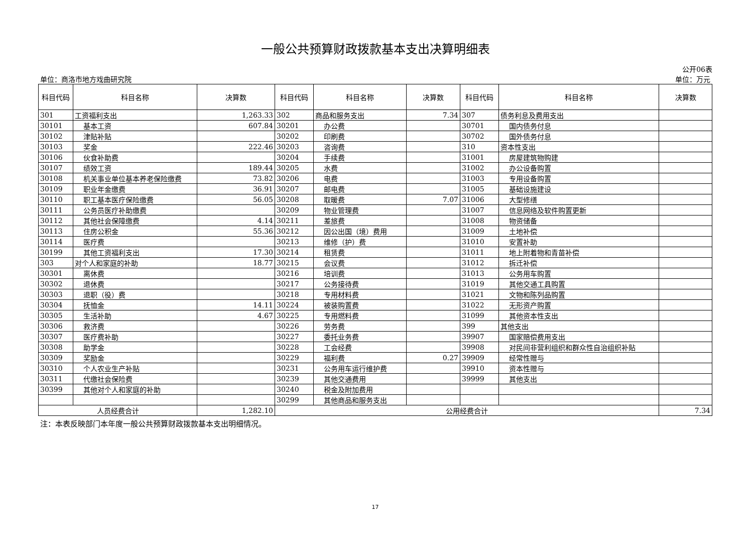一般公共预算财政拨款基本支出决算明细表
公开06表
单位：商洛市地方戏曲研究院 单位：万元
| 科目代码 | 科目名称 | 决算数 | 科目代码 | 科目名称 | 决算数 | 科目代码 | 科目名称 | 决算数 |
| --- | --- | --- | --- | --- | --- | --- | --- | --- |
| 301 | 工资福利支出 | 1,263.33 | 302 | 商品和服务支出 | 7.34 | 307 | 债务利息及费用支出 | |
| 30101 | 基本工资 | 607.84 | 30201 | 办公费 | | 30701 | 国内债务付息 | |
| 30102 | 津贴补贴 | | 30202 | 印刷费 | | 30702 | 国外债务付息 | |
| 30103 | 奖金 | 222.46 | 30203 | 咨询费 | | 310 | 资本性支出 | |
| 30106 | 伙食补助费 | | 30204 | 手续费 | | 31001 | 房屋建筑物购建 | |
| 30107 | 绩效工资 | 189.44 | 30205 | 水费 | | 31002 | 办公设备购置 | |
| 30108 | 机关事业单位基本养老保险缴费 | 73.82 | 30206 | 电费 | | 31003 | 专用设备购置 | |
| 30109 | 职业年金缴费 | 36.91 | 30207 | 邮电费 | | 31005 | 基础设施建设 | |
| 30110 | 职工基本医疗保险缴费 | 56.05 | 30208 | 取暖费 | 7.07 | 31006 | 大型修缮 | |
| 30111 | 公务员医疗补助缴费 | | 30209 | 物业管理费 | | 31007 | 信息网络及软件购置更新 | |
| 30112 | 其他社会保障缴费 | 4.14 | 30211 | 差旅费 | | 31008 | 物资储备 | |
| 30113 | 住房公积金 | 55.36 | 30212 | 因公出国（境）费用 | | 31009 | 土地补偿 | |
| 30114 | 医疗费 | | 30213 | 维修（护）费 | | 31010 | 安置补助 | |
| 30199 | 其他工资福利支出 | 17.30 | 30214 | 租赁费 | | 31011 | 地上附着物和青苗补偿 | |
| 303 | 对个人和家庭的补助 | 18.77 | 30215 | 会议费 | | 31012 | 拆迁补偿 | |
| 30301 | 离休费 | | 30216 | 培训费 | | 31013 | 公务用车购置 | |
| 30302 | 退休费 | | 30217 | 公务接待费 | | 31019 | 其他交通工具购置 | |
| 30303 | 退职（役）费 | | 30218 | 专用材料费 | | 31021 | 文物和陈列品购置 | |
| 30304 | 抚恤金 | 14.11 | 30224 | 被装购置费 | | 31022 | 无形资产购置 | |
| 30305 | 生活补助 | 4.67 | 30225 | 专用燃料费 | | 31099 | 其他资本性支出 | |
| 30306 | 救济费 | | 30226 | 劳务费 | | 399 | 其他支出 | |
| 30307 | 医疗费补助 | | 30227 | 委托业务费 | | 39907 | 国家赔偿费用支出 | |
| 30308 | 助学金 | | 30228 | 工会经费 | | 39908 | 对民间非营利组织和群众性自治组织补贴 | |
| 30309 | 奖励金 | | 30229 | 福利费 | 0.27 | 39909 | 经常性赠与 | |
| 30310 | 个人农业生产补贴 | | 30231 | 公务用车运行维护费 | | 39910 | 资本性赠与 | |
| 30311 | 代缴社会保险费 | | 30239 | 其他交通费用 | | 39999 | 其他支出 | |
| 30399 | 其他对个人和家庭的补助 | | 30240 | 税金及附加费用 | | | | |
| | | | 30299 | 其他商品和服务支出 | | | | |
| 人员经费合计 | | 1,282.10 | 公用经费合计 | | | | | 7.34 |
注：本表反映部门本年度一般公共预算财政拨款基本支出明细情况。
17